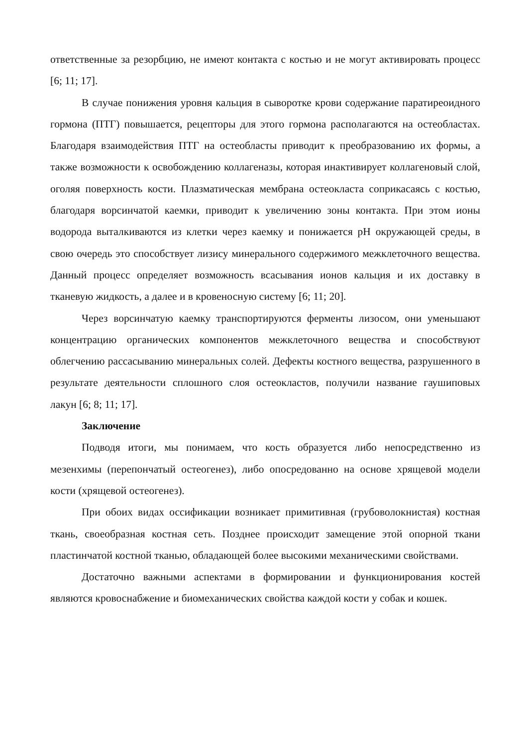ответственные за резорбцию, не имеют контакта с костью и не могут активировать процесс [6; 11; 17].
В случае понижения уровня кальция в сыворотке крови содержание паратиреоидного гормона (ПТГ) повышается, рецепторы для этого гормона располагаются на остеобластах. Благодаря взаимодействия ПТГ на остеобласты приводит к преобразованию их формы, а также возможности к освобождению коллагеназы, которая инактивирует коллагеновый слой, оголяя поверхность кости. Плазматическая мембрана остеокласта соприкасаясь с костью, благодаря ворсинчатой каемки, приводит к увеличению зоны контакта. При этом ионы водорода выталкиваются из клетки через каемку и понижается pH окружающей среды, в свою очередь это способствует лизису минерального содержимого межклеточного вещества. Данный процесс определяет возможность всасывания ионов кальция и их доставку в тканевую жидкость, а далее и в кровеносную систему [6; 11; 20].
Через ворсинчатую каемку транспортируются ферменты лизосом, они уменьшают концентрацию органических компонентов межклеточного вещества и способствуют облегчению рассасыванию минеральных солей. Дефекты костного вещества, разрушенного в результате деятельности сплошного слоя остеокластов, получили название гаушиповых лакун [6; 8; 11; 17].
Заключение
Подводя итоги, мы понимаем, что кость образуется либо непосредственно из мезенхимы (перепончатый остеогенез), либо опосредованно на основе хрящевой модели кости (хрящевой остеогенез).
При обоих видах оссификации возникает примитивная (грубоволокнистая) костная ткань, своеобразная костная сеть. Позднее происходит замещение этой опорной ткани пластинчатой костной тканью, обладающей более высокими механическими свойствами.
Достаточно важными аспектами в формировании и функционирования костей являются кровоснабжение и биомеханических свойства каждой кости у собак и кошек.